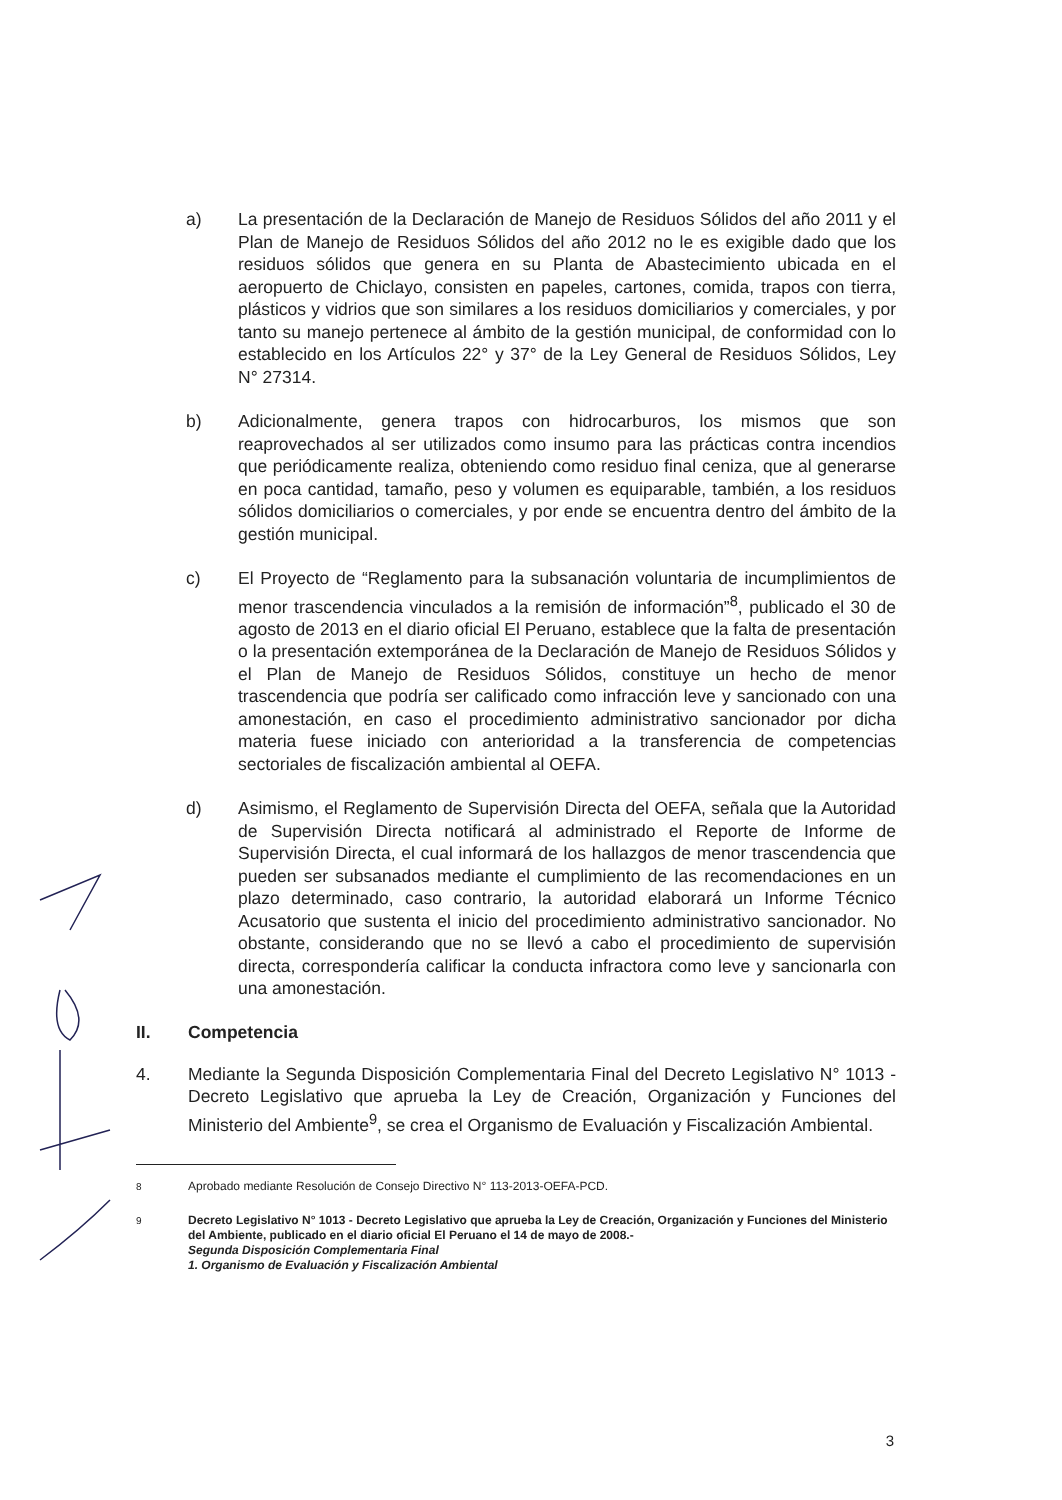a) La presentación de la Declaración de Manejo de Residuos Sólidos del año 2011 y el Plan de Manejo de Residuos Sólidos del año 2012 no le es exigible dado que los residuos sólidos que genera en su Planta de Abastecimiento ubicada en el aeropuerto de Chiclayo, consisten en papeles, cartones, comida, trapos con tierra, plásticos y vidrios que son similares a los residuos domiciliarios y comerciales, y por tanto su manejo pertenece al ámbito de la gestión municipal, de conformidad con lo establecido en los Artículos 22° y 37° de la Ley General de Residuos Sólidos, Ley N° 27314.
b) Adicionalmente, genera trapos con hidrocarburos, los mismos que son reaprovechados al ser utilizados como insumo para las prácticas contra incendios que periódicamente realiza, obteniendo como residuo final ceniza, que al generarse en poca cantidad, tamaño, peso y volumen es equiparable, también, a los residuos sólidos domiciliarios o comerciales, y por ende se encuentra dentro del ámbito de la gestión municipal.
c) El Proyecto de “Reglamento para la subsanación voluntaria de incumplimientos de menor trascendencia vinculados a la remisión de información”<sup>8</sup>, publicado el 30 de agosto de 2013 en el diario oficial El Peruano, establece que la falta de presentación o la presentación extemporánea de la Declaración de Manejo de Residuos Sólidos y el Plan de Manejo de Residuos Sólidos, constituye un hecho de menor trascendencia que podría ser calificado como infracción leve y sancionado con una amonestación, en caso el procedimiento administrativo sancionador por dicha materia fuese iniciado con anterioridad a la transferencia de competencias sectoriales de fiscalización ambiental al OEFA.
d) Asimismo, el Reglamento de Supervisión Directa del OEFA, señala que la Autoridad de Supervisión Directa notificará al administrado el Reporte de Informe de Supervisión Directa, el cual informará de los hallazgos de menor trascendencia que pueden ser subsanados mediante el cumplimiento de las recomendaciones en un plazo determinado, caso contrario, la autoridad elaborará un Informe Técnico Acusatorio que sustenta el inicio del procedimiento administrativo sancionador. No obstante, considerando que no se llevó a cabo el procedimiento de supervisión directa, correspondería calificar la conducta infractora como leve y sancionarla con una amonestación.
II. Competencia
4. Mediante la Segunda Disposición Complementaria Final del Decreto Legislativo N° 1013 - Decreto Legislativo que aprueba la Ley de Creación, Organización y Funciones del Ministerio del Ambiente<sup>9</sup>, se crea el Organismo de Evaluación y Fiscalización Ambiental.
<sup>8</sup> Aprobado mediante Resolución de Consejo Directivo N° 113-2013-OEFA-PCD.
<sup>9</sup> Decreto Legislativo N° 1013 - Decreto Legislativo que aprueba la Ley de Creación, Organización y Funciones del Ministerio del Ambiente, publicado en el diario oficial El Peruano el 14 de mayo de 2008.-
Segunda Disposición Complementaria Final
1. Organismo de Evaluación y Fiscalización Ambiental
3